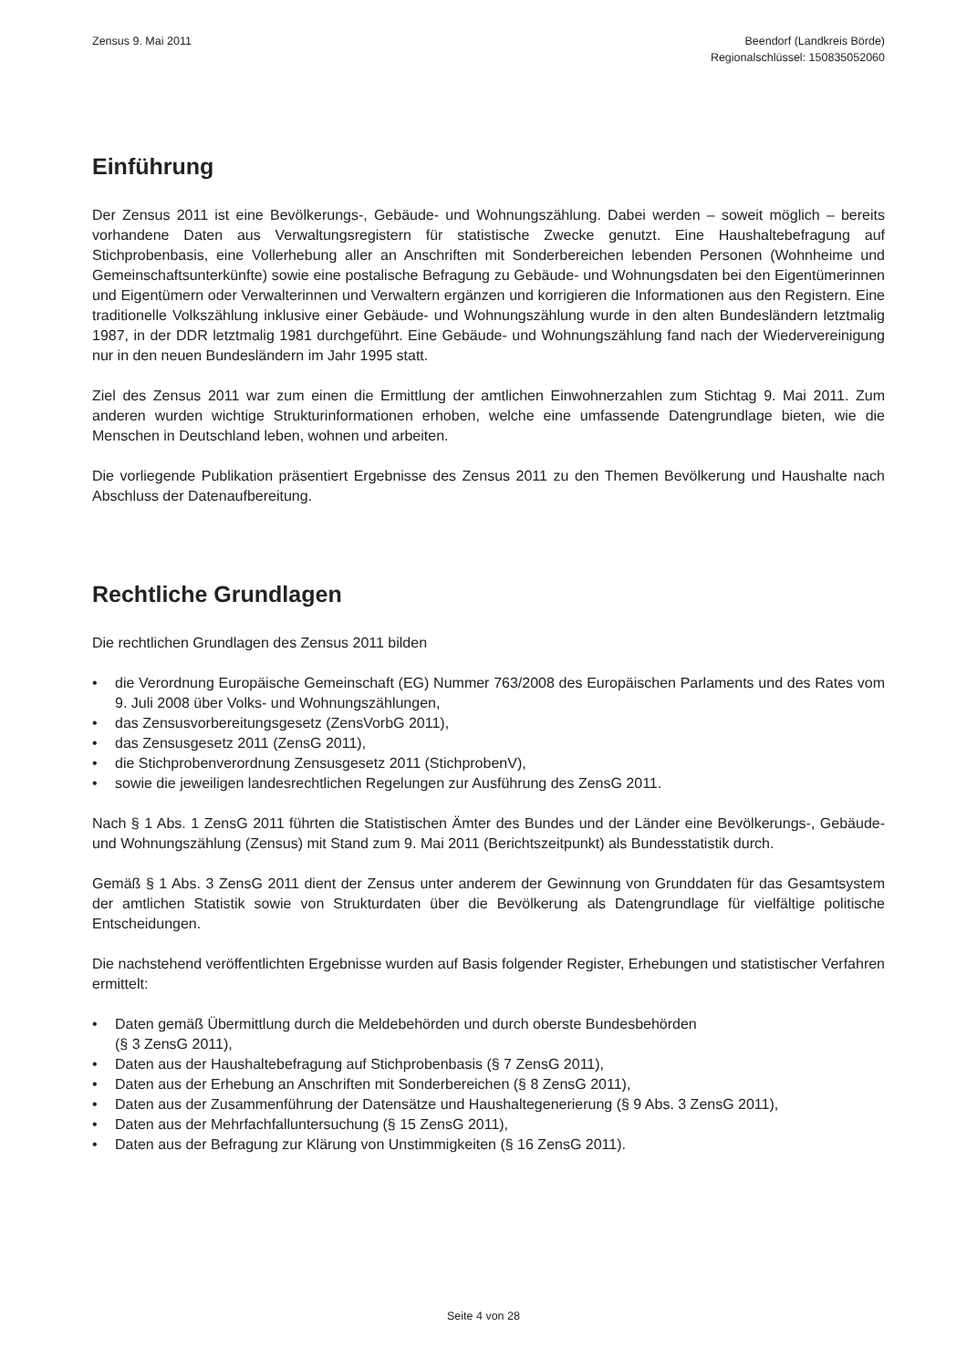Zensus 9. Mai 2011 Beendorf (Landkreis Börde)
Regionalschlüssel: 150835052060
Einführung
Der Zensus 2011 ist eine Bevölkerungs-, Gebäude- und Wohnungszählung. Dabei werden – soweit möglich – bereits vorhandene Daten aus Verwaltungsregistern für statistische Zwecke genutzt. Eine Haushaltebefragung auf Stichprobenbasis, eine Vollerhebung aller an Anschriften mit Sonderbereichen lebenden Personen (Wohnheime und Gemeinschaftsunterkünfte) sowie eine postalische Befragung zu Gebäude- und Wohnungsdaten bei den Eigentümerinnen und Eigentümern oder Verwalterinnen und Verwaltern ergänzen und korrigieren die Informationen aus den Registern. Eine traditionelle Volkszählung inklusive einer Gebäude- und Wohnungszählung wurde in den alten Bundesländern letztmalig 1987, in der DDR letztmalig 1981 durchgeführt. Eine Gebäude- und Wohnungszählung fand nach der Wiedervereinigung nur in den neuen Bundesländern im Jahr 1995 statt.
Ziel des Zensus 2011 war zum einen die Ermittlung der amtlichen Einwohnerzahlen zum Stichtag 9. Mai 2011. Zum anderen wurden wichtige Strukturinformationen erhoben, welche eine umfassende Datengrundlage bieten, wie die Menschen in Deutschland leben, wohnen und arbeiten.
Die vorliegende Publikation präsentiert Ergebnisse des Zensus 2011 zu den Themen Bevölkerung und Haushalte nach Abschluss der Datenaufbereitung.
Rechtliche Grundlagen
Die rechtlichen Grundlagen des Zensus 2011 bilden
• die Verordnung Europäische Gemeinschaft (EG) Nummer 763/2008 des Europäischen Parlaments und des Rates vom 9. Juli 2008 über Volks- und Wohnungszählungen,
• das Zensusvorbereitungsgesetz (ZensVorbG 2011),
• das Zensusgesetz 2011 (ZensG 2011),
• die Stichprobenverordnung Zensusgesetz 2011 (StichprobenV),
• sowie die jeweiligen landesrechtlichen Regelungen zur Ausführung des ZensG 2011.
Nach § 1 Abs. 1 ZensG 2011 führten die Statistischen Ämter des Bundes und der Länder eine Bevölkerungs-, Gebäude- und Wohnungszählung (Zensus) mit Stand zum 9. Mai 2011 (Berichtszeitpunkt) als Bundesstatistik durch.
Gemäß § 1 Abs. 3 ZensG 2011 dient der Zensus unter anderem der Gewinnung von Grunddaten für das Gesamtsystem der amtlichen Statistik sowie von Strukturdaten über die Bevölkerung als Datengrundlage für vielfältige politische Entscheidungen.
Die nachstehend veröffentlichten Ergebnisse wurden auf Basis folgender Register, Erhebungen und statistischer Verfahren ermittelt:
• Daten gemäß Übermittlung durch die Meldebehörden und durch oberste Bundesbehörden
(§ 3 ZensG 2011),
• Daten aus der Haushaltebefragung auf Stichprobenbasis (§ 7 ZensG 2011),
• Daten aus der Erhebung an Anschriften mit Sonderbereichen (§ 8 ZensG 2011),
• Daten aus der Zusammenführung der Datensätze und Haushaltegenerierung (§ 9 Abs. 3 ZensG 2011),
• Daten aus der Mehrfachfalluntersuchung (§ 15 ZensG 2011),
• Daten aus der Befragung zur Klärung von Unstimmigkeiten (§ 16 ZensG 2011).
Seite 4 von 28